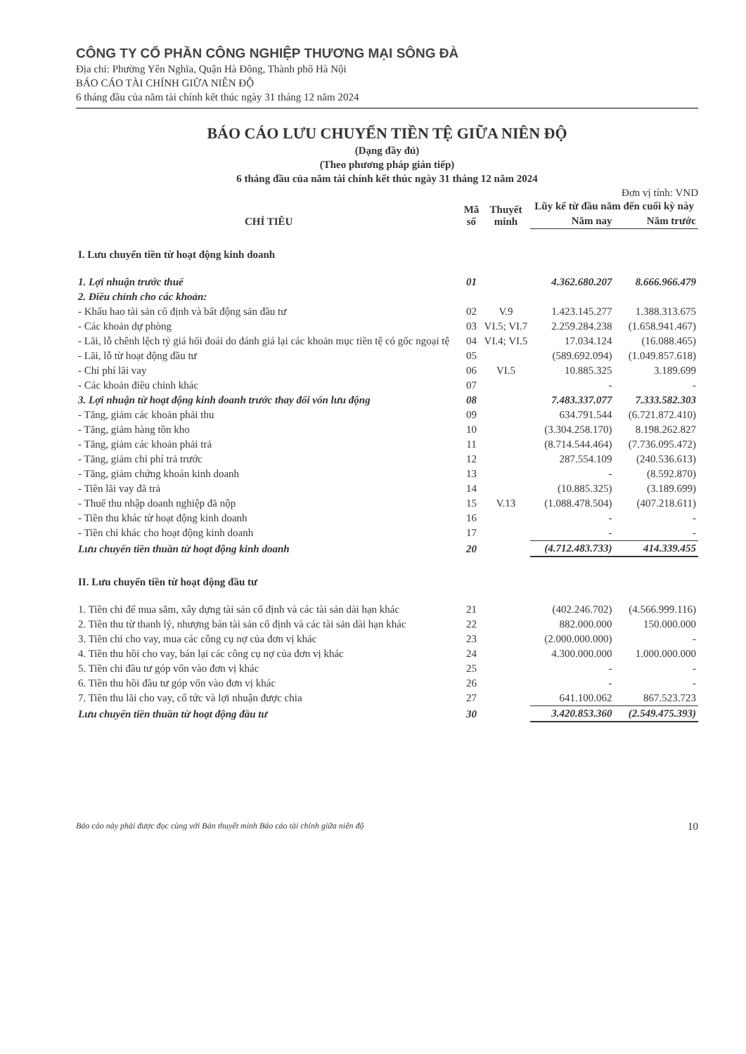CÔNG TY CỔ PHẦN CÔNG NGHIỆP THƯƠNG MẠI SÔNG ĐÀ
Địa chỉ: Phường Yên Nghĩa, Quận Hà Đông, Thành phố Hà Nội
BÁO CÁO TÀI CHÍNH GIỮA NIÊN ĐỘ
6 tháng đầu của năm tài chính kết thúc ngày 31 tháng 12 năm 2024
BÁO CÁO LƯU CHUYỂN TIỀN TỆ GIỮA NIÊN ĐỘ
(Dạng đầy đủ)
(Theo phương pháp gián tiếp)
6 tháng đầu của năm tài chính kết thúc ngày 31 tháng 12 năm 2024
Đơn vị tính: VND
| CHỈ TIÊU | Mã số | Thuyết minh | Lũy kế từ đầu năm đến cuối kỳ này | |
| --- | --- | --- | --- | --- |
| | | | Năm nay | Năm trước |
| I. Lưu chuyển tiền từ hoạt động kinh doanh | | | | |
| 1. Lợi nhuận trước thuế | 01 | | 4.362.680.207 | 8.666.966.479 |
| 2. Điều chỉnh cho các khoản: | | | | |
| - Khấu hao tài sản cố định và bất động sản đầu tư | 02 | V.9 | 1.423.145.277 | 1.388.313.675 |
| - Các khoản dự phòng | 03 | VI.5; VI.7 | 2.259.284.238 | (1.658.941.467) |
| - Lãi, lỗ chênh lệch tỷ giá hối đoái do đánh giá lại các khoản mục tiền tệ có gốc ngoại tệ | 04 | VI.4; VI.5 | 17.034.124 | (16.088.465) |
| - Lãi, lỗ từ hoạt động đầu tư | 05 | | (589.692.094) | (1.049.857.618) |
| - Chi phí lãi vay | 06 | VI.5 | 10.885.325 | 3.189.699 |
| - Các khoản điều chỉnh khác | 07 | | - | - |
| 3. Lợi nhuận từ hoạt động kinh doanh trước thay đổi vốn lưu động | 08 | | 7.483.337.077 | 7.333.582.303 |
| - Tăng, giảm các khoản phải thu | 09 | | 634.791.544 | (6.721.872.410) |
| - Tăng, giảm hàng tồn kho | 10 | | (3.304.258.170) | 8.198.262.827 |
| - Tăng, giảm các khoản phải trả | 11 | | (8.714.544.464) | (7.736.095.472) |
| - Tăng, giảm chi phí trả trước | 12 | | 287.554.109 | (240.536.613) |
| - Tăng, giảm chứng khoán kinh doanh | 13 | | - | (8.592.870) |
| - Tiền lãi vay đã trả | 14 | | (10.885.325) | (3.189.699) |
| - Thuế thu nhập doanh nghiệp đã nộp | 15 | V.13 | (1.088.478.504) | (407.218.611) |
| - Tiền thu khác từ hoạt động kinh doanh | 16 | | - | - |
| - Tiền chi khác cho hoạt động kinh doanh | 17 | | - | - |
| Lưu chuyển tiền thuần từ hoạt động kinh doanh | 20 | | (4.712.483.733) | 414.339.455 |
| II. Lưu chuyển tiền từ hoạt động đầu tư | | | | |
| 1. Tiền chi để mua sắm, xây dựng tài sản cố định và các tài sản dài hạn khác | 21 | | (402.246.702) | (4.566.999.116) |
| 2. Tiền thu từ thanh lý, nhượng bán tài sản cố định và các tài sản dài hạn khác | 22 | | 882.000.000 | 150.000.000 |
| 3. Tiền chi cho vay, mua các công cụ nợ của đơn vị khác | 23 | | (2.000.000.000) | - |
| 4. Tiền thu hồi cho vay, bán lại các công cụ nợ của đơn vị khác | 24 | | 4.300.000.000 | 1.000.000.000 |
| 5. Tiền chi đầu tư góp vốn vào đơn vị khác | 25 | | - | - |
| 6. Tiền thu hồi đầu tư góp vốn vào đơn vị khác | 26 | | - | - |
| 7. Tiền thu lãi cho vay, cổ tức và lợi nhuận được chia | 27 | | 641.100.062 | 867.523.723 |
| Lưu chuyển tiền thuần từ hoạt động đầu tư | 30 | | 3.420.853.360 | (2.549.475.393) |
Báo cáo này phải được đọc cùng với Bản thuyết minh Báo cáo tài chính giữa niên độ 10